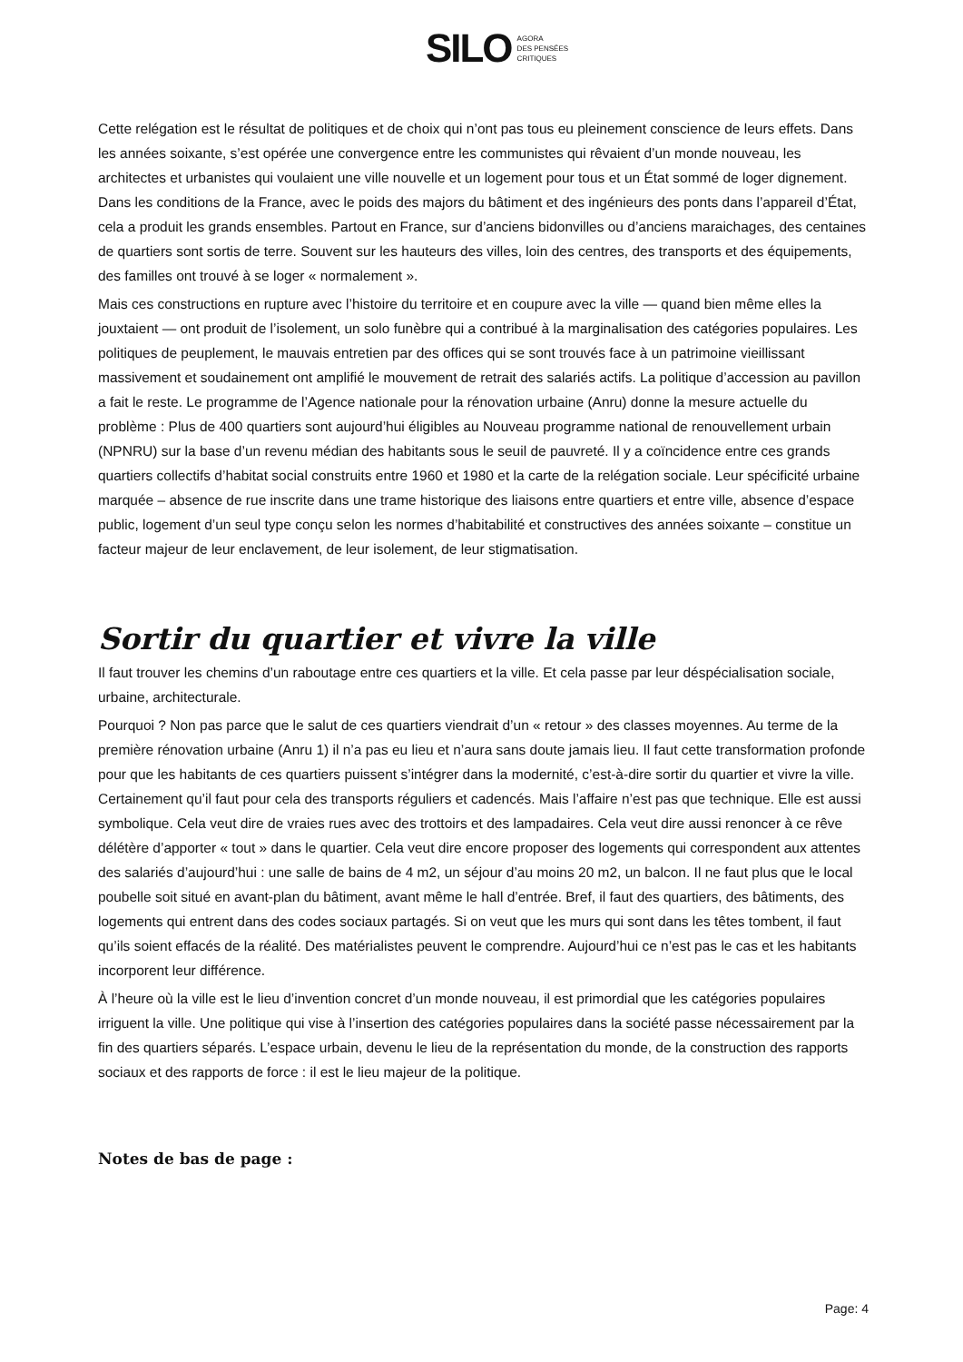SILO AGORA
DES PENSÉES
CRITIQUES
Cette relégation est le résultat de politiques et de choix qui n’ont pas tous eu pleinement conscience de leurs effets. Dans les années soixante, s’est opérée une convergence entre les communistes qui rêvaient d’un monde nouveau, les architectes et urbanistes qui voulaient une ville nouvelle et un logement pour tous et un État sommé de loger dignement. Dans les conditions de la France, avec le poids des majors du bâtiment et des ingénieurs des ponts dans l’appareil d’État, cela a produit les grands ensembles. Partout en France, sur d’anciens bidonvilles ou d’anciens maraichages, des centaines de quartiers sont sortis de terre. Souvent sur les hauteurs des villes, loin des centres, des transports et des équipements, des familles ont trouvé à se loger « normalement ».
Mais ces constructions en rupture avec l’histoire du territoire et en coupure avec la ville — quand bien même elles la jouxtaient — ont produit de l’isolement, un solo funèbre qui a contribué à la marginalisation des catégories populaires. Les politiques de peuplement, le mauvais entretien par des offices qui se sont trouvés face à un patrimoine vieillissant massivement et soudainement ont amplifié le mouvement de retrait des salariés actifs. La politique d’accession au pavillon a fait le reste. Le programme de l’Agence nationale pour la rénovation urbaine (Anru) donne la mesure actuelle du problème : Plus de 400 quartiers sont aujourd’hui éligibles au Nouveau programme national de renouvellement urbain (NPNRU) sur la base d’un revenu médian des habitants sous le seuil de pauvreté. Il y a coïncidence entre ces grands quartiers collectifs d’habitat social construits entre 1960 et 1980 et la carte de la relégation sociale. Leur spécificité urbaine marquée – absence de rue inscrite dans une trame historique des liaisons entre quartiers et entre ville, absence d’espace public, logement d’un seul type conçu selon les normes d’habitabilité et constructives des années soixante – constitue un facteur majeur de leur enclavement, de leur isolement, de leur stigmatisation.
Sortir du quartier et vivre la ville
Il faut trouver les chemins d’un raboutage entre ces quartiers et la ville. Et cela passe par leur déspécialisation sociale, urbaine, architecturale.
Pourquoi ? Non pas parce que le salut de ces quartiers viendrait d’un « retour » des classes moyennes. Au terme de la première rénovation urbaine (Anru 1) il n’a pas eu lieu et n’aura sans doute jamais lieu. Il faut cette transformation profonde pour que les habitants de ces quartiers puissent s’intégrer dans la modernité, c’est-à-dire sortir du quartier et vivre la ville. Certainement qu’il faut pour cela des transports réguliers et cadencés. Mais l’affaire n’est pas que technique. Elle est aussi symbolique. Cela veut dire de vraies rues avec des trottoirs et des lampadaires. Cela veut dire aussi renoncer à ce rêve délétère d’apporter « tout » dans le quartier. Cela veut dire encore proposer des logements qui correspondent aux attentes des salariés d’aujourd’hui : une salle de bains de 4 m2, un séjour d’au moins 20 m2, un balcon. Il ne faut plus que le local poubelle soit situé en avant-plan du bâtiment, avant même le hall d’entrée. Bref, il faut des quartiers, des bâtiments, des logements qui entrent dans des codes sociaux partagés. Si on veut que les murs qui sont dans les têtes tombent, il faut qu’ils soient effacés de la réalité. Des matérialistes peuvent le comprendre. Aujourd’hui ce n’est pas le cas et les habitants incorporent leur différence.
À l’heure où la ville est le lieu d’invention concret d’un monde nouveau, il est primordial que les catégories populaires irriguent la ville. Une politique qui vise à l’insertion des catégories populaires dans la société passe nécessairement par la fin des quartiers séparés. L’espace urbain, devenu le lieu de la représentation du monde, de la construction des rapports sociaux et des rapports de force : il est le lieu majeur de la politique.
Notes de bas de page :
Page: 4